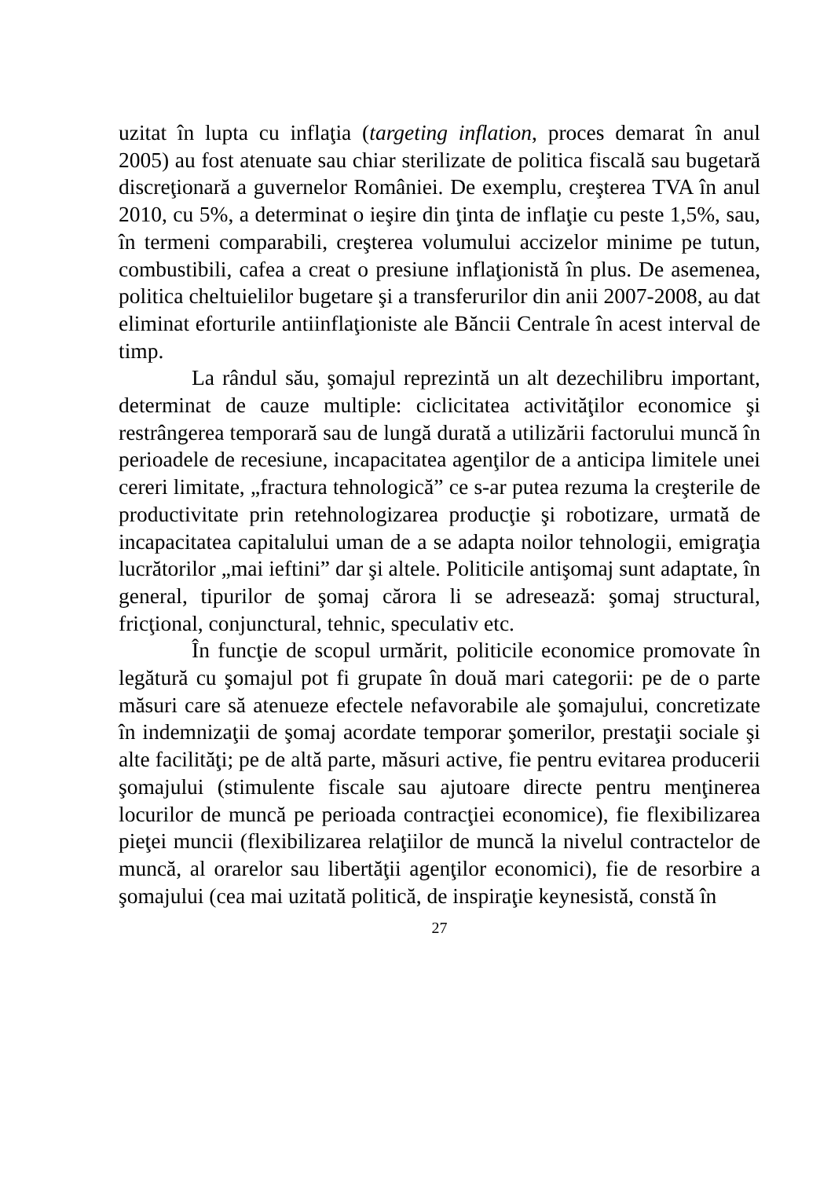uzitat în lupta cu inflaţia (targeting inflation, proces demarat în anul 2005) au fost atenuate sau chiar sterilizate de politica fiscală sau bugetară discreţionară a guvernelor României. De exemplu, creşterea TVA în anul 2010, cu 5%, a determinat o ieşire din ţinta de inflaţie cu peste 1,5%, sau, în termeni comparabili, creşterea volumului accizelor minime pe tutun, combustibili, cafea a creat o presiune inflaţionistă în plus. De asemenea, politica cheltuielilor bugetare şi a transferurilor din anii 2007-2008, au dat eliminat eforturile antiinflaţioniste ale Băncii Centrale în acest interval de timp.
La rândul său, şomajul reprezintă un alt dezechilibru important, determinat de cauze multiple: ciclicitatea activităţilor economice şi restrângerea temporară sau de lungă durată a utilizării factorului muncă în perioadele de recesiune, incapacitatea agenţilor de a anticipa limitele unei cereri limitate, „fractura tehnologică” ce s-ar putea rezuma la creşterile de productivitate prin retehnologizarea producţie şi robotizare, urmată de incapacitatea capitalului uman de a se adapta noilor tehnologii, emigraţia lucrătorilor „mai ieftini” dar şi altele. Politicile antişomaj sunt adaptate, în general, tipurilor de şomaj cărora li se adresează: şomaj structural, fricţional, conjunctural, tehnic, speculativ etc.
În funcţie de scopul urmărit, politicile economice promovate în legătură cu şomajul pot fi grupate în două mari categorii: pe de o parte măsuri care să atenueze efectele nefavorabile ale şomajului, concretizate în indemnizaţii de şomaj acordate temporar şomerilor, prestaţii sociale şi alte facilităţi; pe de altă parte, măsuri active, fie pentru evitarea producerii şomajului (stimulente fiscale sau ajutoare directe pentru menţinerea locurilor de muncă pe perioada contracţiei economice), fie flexibilizarea pieţei muncii (flexibilizarea relaţiilor de muncă la nivelul contractelor de muncă, al orarelor sau libertăţii agenţilor economici), fie de resorbire a şomajului (cea mai uzitată politică, de inspiraţie keynesistă, constă în
27